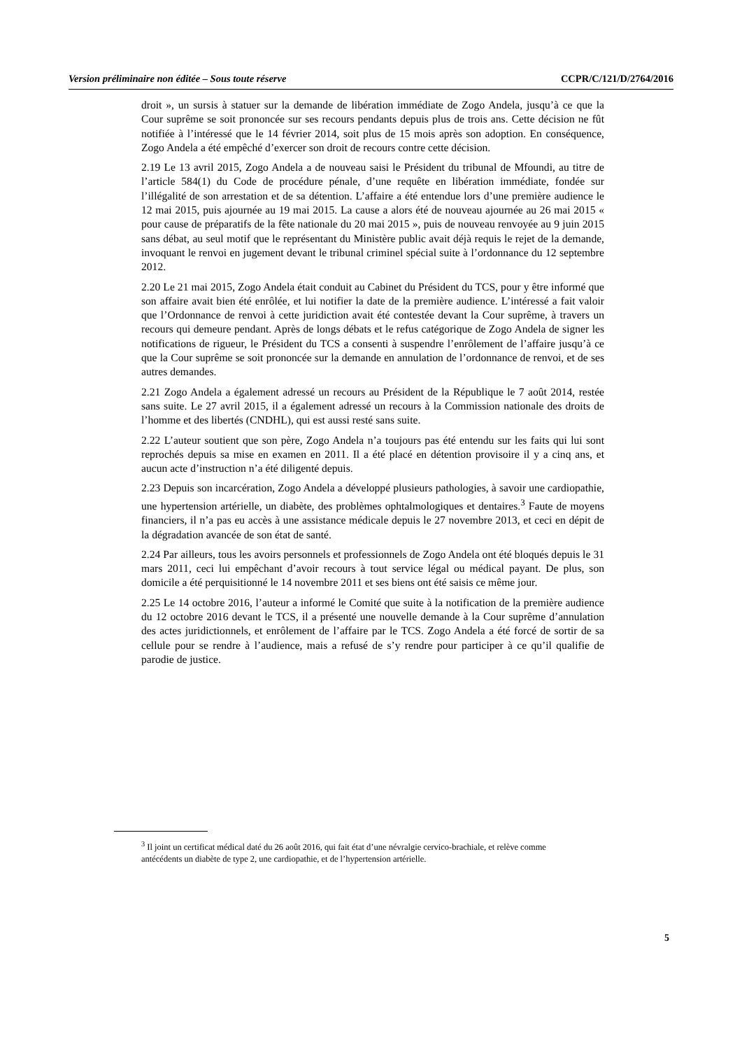Version préliminaire non éditée – Sous toute réserve CCPR/C/121/D/2764/2016
droit », un sursis à statuer sur la demande de libération immédiate de Zogo Andela, jusqu’à ce que la Cour suprême se soit prononcée sur ses recours pendants depuis plus de trois ans. Cette décision ne fût notifiée à l’intéressé que le 14 février 2014, soit plus de 15 mois après son adoption. En conséquence, Zogo Andela a été empêché d’exercer son droit de recours contre cette décision.
2.19 Le 13 avril 2015, Zogo Andela a de nouveau saisi le Président du tribunal de Mfoundi, au titre de l’article 584(1) du Code de procédure pénale, d’une requête en libération immédiate, fondée sur l’illégalité de son arrestation et de sa détention. L’affaire a été entendue lors d’une première audience le 12 mai 2015, puis ajournée au 19 mai 2015. La cause a alors été de nouveau ajournée au 26 mai 2015 « pour cause de préparatifs de la fête nationale du 20 mai 2015 », puis de nouveau renvoyée au 9 juin 2015 sans débat, au seul motif que le représentant du Ministère public avait déjà requis le rejet de la demande, invoquant le renvoi en jugement devant le tribunal criminel spécial suite à l’ordonnance du 12 septembre 2012.
2.20 Le 21 mai 2015, Zogo Andela était conduit au Cabinet du Président du TCS, pour y être informé que son affaire avait bien été enrôlée, et lui notifier la date de la première audience. L’intéressé a fait valoir que l’Ordonnance de renvoi à cette juridiction avait été contestée devant la Cour suprême, à travers un recours qui demeure pendant. Après de longs débats et le refus catégorique de Zogo Andela de signer les notifications de rigueur, le Président du TCS a consenti à suspendre l’enrôlement de l’affaire jusqu’à ce que la Cour suprême se soit prononcée sur la demande en annulation de l’ordonnance de renvoi, et de ses autres demandes.
2.21 Zogo Andela a également adressé un recours au Président de la République le 7 août 2014, restée sans suite. Le 27 avril 2015, il a également adressé un recours à la Commission nationale des droits de l’homme et des libertés (CNDHL), qui est aussi resté sans suite.
2.22 L’auteur soutient que son père, Zogo Andela n’a toujours pas été entendu sur les faits qui lui sont reprochés depuis sa mise en examen en 2011. Il a été placé en détention provisoire il y a cinq ans, et aucun acte d’instruction n’a été diligenté depuis.
2.23 Depuis son incarcération, Zogo Andela a développé plusieurs pathologies, à savoir une cardiopathie, une hypertension artérielle, un diabète, des problèmes ophtalmologiques et dentaires.<sup>3</sup> Faute de moyens financiers, il n’a pas eu accès à une assistance médicale depuis le 27 novembre 2013, et ceci en dépit de la dégradation avancée de son état de santé.
2.24 Par ailleurs, tous les avoirs personnels et professionnels de Zogo Andela ont été bloqués depuis le 31 mars 2011, ceci lui empêchant d’avoir recours à tout service légal ou médical payant. De plus, son domicile a été perquisitionné le 14 novembre 2011 et ses biens ont été saisis ce même jour.
2.25 Le 14 octobre 2016, l’auteur a informé le Comité que suite à la notification de la première audience du 12 octobre 2016 devant le TCS, il a présenté une nouvelle demande à la Cour suprême d’annulation des actes juridictionnels, et enrôlement de l’affaire par le TCS. Zogo Andela a été forcé de sortir de sa cellule pour se rendre à l’audience, mais a refusé de s’y rendre pour participer à ce qu’il qualifie de parodie de justice.
<sup>3</sup> Il joint un certificat médical daté du 26 août 2016, qui fait état d’une névralgie cervico-brachiale, et relève comme antécédents un diabète de type 2, une cardiopathie, et de l’hypertension artérielle.
5